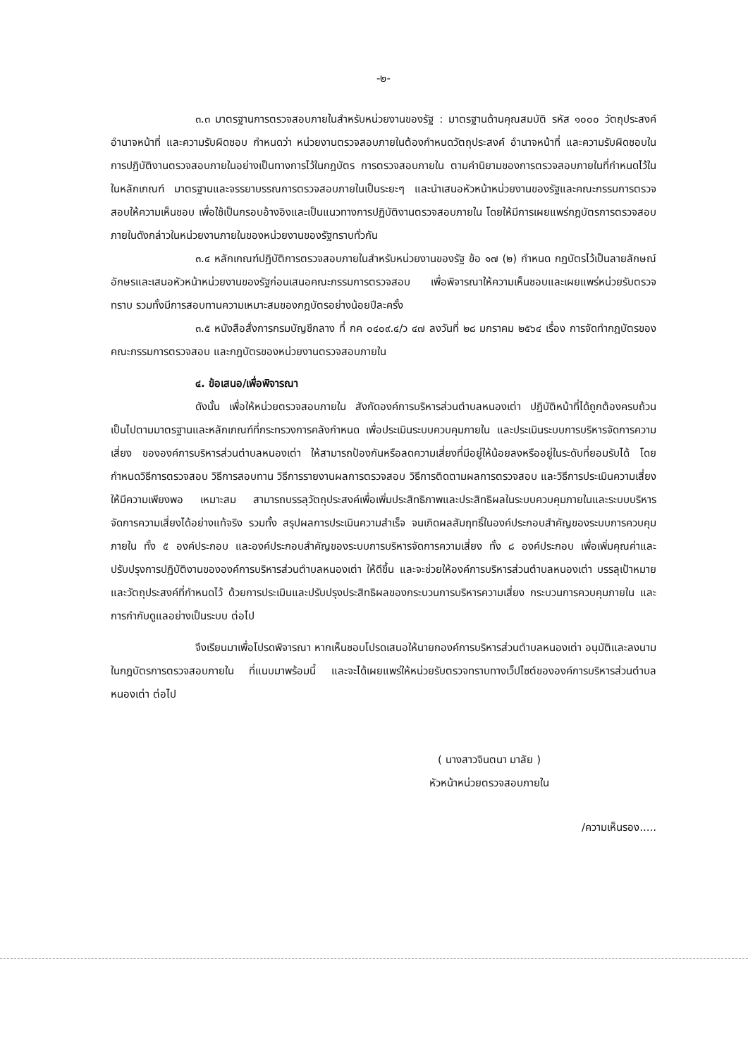-๒-
๓.๓ มาตรฐานการตรวจสอบภายในสำหรับหน่วยงานของรัฐ : มาตรฐานด้านคุณสมบัติ รหัส ๑๐๐๐ วัตถุประสงค์ อำนาจหน้าที่ และความรับผิดชอบ กำหนดว่า หน่วยงานตรวจสอบภายในต้องกำหนดวัตถุประสงค์ อำนาจหน้าที่ และความรับผิดชอบในการปฏิบัติงานตรวจสอบภายในอย่างเป็นทางการไว้ในกฎบัตร การตรวจสอบภายใน ตามคำนิยามของการตรวจสอบภายในที่กำหนดไว้ในในหลักเกณฑ์ มาตรฐานและจรรยาบรรณการตรวจสอบภายในเป็นระยะๆ และนำเสนอหัวหน้าหน่วยงานของรัฐและคณะกรรมการตรวจสอบให้ความเห็นชอบ เพื่อใช้เป็นกรอบอ้างอิงและเป็นแนวทางการปฏิบัติงานตรวจสอบภายใน โดยให้มีการเผยแพร่กฎบัตรการตรวจสอบภายในดังกล่าวในหน่วยงานภายในของหน่วยงานของรัฐทราบทั่วกัน
๓.๔ หลักเกณฑ์ปฏิบัติการตรวจสอบภายในสำหรับหน่วยงานของรัฐ ข้อ ๑๗ (๒) กำหนด กฎบัตรไว้เป็นลายลักษณ์อักษรและเสนอหัวหน้าหน่วยงานของรัฐก่อนเสนอคณะกรรมการตรวจสอบ เพื่อพิจารณาให้ความเห็นชอบและเผยแพร่หน่วยรับตรวจทราบ รวมทั้งมีการสอบทานความเหมาะสมของกฎบัตรอย่างน้อยปีละครั้ง
๓.๕ หนังสือสั่งการกรมบัญชีกลาง ที่ กค ๐๔๐๙.๔/ว ๔๗ ลงวันที่ ๒๘ มกราคม ๒๕๖๔ เรื่อง การจัดทำกฎบัตรของคณะกรรมการตรวจสอบ และกฎบัตรของหน่วยงานตรวจสอบภายใน
๔. ข้อเสนอ/เพื่อพิจารณา
ดังนั้น เพื่อให้หน่วยตรวจสอบภายใน สังกัดองค์การบริหารส่วนตำบลหนองเต่า ปฏิบัติหน้าที่ได้ถูกต้องครบถ้วน เป็นไปตามมาตรฐานและหลักเกณฑ์ที่กระทรวงการคลังกำหนด เพื่อประเมินระบบควบคุมภายใน และประเมินระบบการบริหารจัดการความเสี่ยง ขององค์การบริหารส่วนตำบลหนองเต่า ให้สามารถป้องกันหรือลดความเสี่ยงที่มีอยู่ให้น้อยลงหรืออยู่ในระดับที่ยอมรับได้ โดยกำหนดวิธีการตรวจสอบ วิธีการสอบทาน วิธีการรายงานผลการตรวจสอบ วิธีการติดตามผลการตรวจสอบ และวิธีการประเมินความเสี่ยง ให้มีความเพียงพอ เหมาะสม สามารถบรรลุวัตถุประสงค์เพื่อเพิ่มประสิทธิภาพและประสิทธิผลในระบบควบคุมภายในและระบบบริหารจัดการความเสี่ยงได้อย่างแท้จริง รวมทั้ง สรุปผลการประเมินความสำเร็จ จนเกิดผลสัมฤทธิ์ในองค์ประกอบสำคัญของระบบการควบคุมภายใน ทั้ง ๕ องค์ประกอบ และองค์ประกอบสำคัญของระบบการบริหารจัดการความเสี่ยง ทั้ง ๘ องค์ประกอบ เพื่อเพิ่มคุณค่าและปรับปรุงการปฏิบัติงานขององค์การบริหารส่วนตำบลหนองเต่า ให้ดีขึ้น และจะช่วยให้องค์การบริหารส่วนตำบลหนองเต่า บรรลุเป้าหมายและวัตถุประสงค์ที่กำหนดไว้ ด้วยการประเมินและปรับปรุงประสิทธิผลของกระบวนการบริหารความเสี่ยง กระบวนการควบคุมภายใน และการกำกับดูแลอย่างเป็นระบบ ต่อไป
จึงเรียนมาเพื่อโปรดพิจารณา หากเห็นชอบโปรดเสนอให้นายกองค์การบริหารส่วนตำบลหนองเต่า อนุมัติและลงนามในกฎบัตรการตรวจสอบภายใน ที่แนบมาพร้อมนี้ และจะได้เผยแพร่ให้หน่วยรับตรวจทราบทางเว็ปไซต์ขององค์การบริหารส่วนตำบลหนองเต่า ต่อไป
( นางสาวจินตนา มาลัย )
หัวหน้าหน่วยตรวจสอบภายใน
/ความเห็นรอง.....